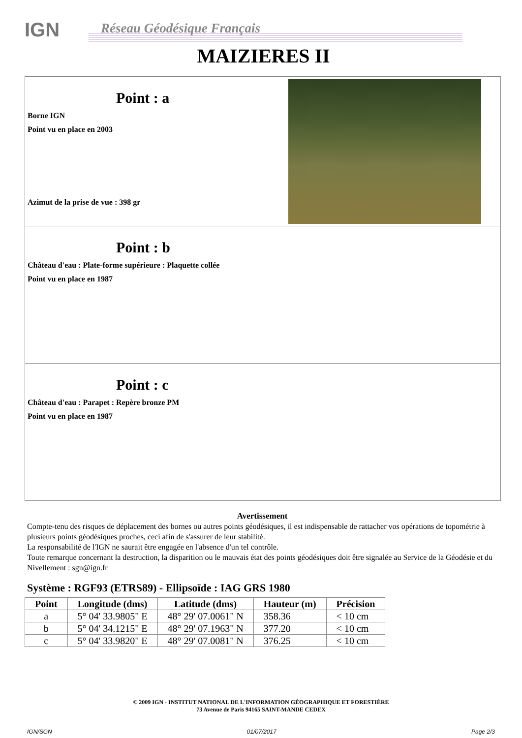IGN Réseau Géodésique Français
MAIZIERES II
Point : a
Borne IGN
Point vu en place en 2003
Azimut de la prise de vue : 398 gr
Point : b
Château d'eau : Plate-forme supérieure : Plaquette collée
Point vu en place en 1987
Point : c
Château d'eau : Parapet : Repère bronze PM
Point vu en place en 1987
Avertissement
Compte-tenu des risques de déplacement des bornes ou autres points géodésiques, il est indispensable de rattacher vos opérations de topométrie à plusieurs points géodésiques proches, ceci afin de s'assurer de leur stabilité.
La responsabilité de l'IGN ne saurait être engagée en l'absence d'un tel contrôle.
Toute remarque concernant la destruction, la disparition ou le mauvais état des points géodésiques doit être signalée au Service de la Géodésie et du Nivellement : sgn@ign.fr
Système : RGF93 (ETRS89) - Ellipsoïde : IAG GRS 1980
| Point | Longitude (dms) | Latitude (dms) | Hauteur (m) | Précision |
| --- | --- | --- | --- | --- |
| a | 5° 04' 33.9805" E | 48° 29' 07.0061" N | 358.36 | < 10 cm |
| b | 5° 04' 34.1215" E | 48° 29' 07.1963" N | 377.20 | < 10 cm |
| c | 5° 04' 33.9820" E | 48° 29' 07.0081" N | 376.25 | < 10 cm |
© 2009 IGN - INSTITUT NATIONAL DE L'INFORMATION GÉOGRAPHIQUE ET FORESTIÈRE
73 Avenue de Paris 94165 SAINT-MANDE CEDEX
IGN/SGN 01/07/2017 Page 2/3